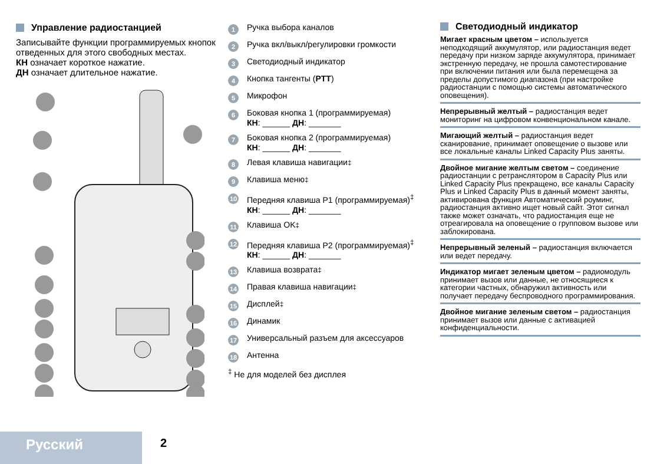Управление радиостанцией
Записывайте функции программируемых кнопок отведенных для этого свободных местах.
КН означает короткое нажатие.
ДН означает длительное нажатие.
1 Ручка выбора каналов
2 Ручка вкл/выкл/регулировки громкости
3 Светодиодный индикатор
4 Кнопка тангенты (PTT)
5 Микрофон
6
Боковая кнопка 1 (программируемая)
КН: ______ ДН: _______
7
Боковая кнопка 2 (программируемая)
КН: ______ ДН: _______
8 Левая клавиша навигации<sup>‡</sup>
9 Клавиша меню<sup>‡</sup>
10
Передняя клавиша P1 (программируемая)<sup>‡</sup>
КН: ______ ДН: _______
11 Клавиша OK<sup>‡</sup>
12
Передняя клавиша P2 (программируемая)<sup>‡</sup>
КН: ______ ДН: _______
13 Клавиша возврата<sup>‡</sup>
14 Правая клавиша навигации<sup>‡</sup>
15 Дисплей<sup>‡</sup>
16 Динамик
17 Универсальный разъем для аксессуаров
18 Антенна
<sup>‡</sup> Не для моделей без дисплея
Светодиодный индикатор
Мигает красным цветом – используется неподходящий аккумулятор, или радиостанция ведет передачу при низком заряде аккумулятора, принимает экстренную передачу, не прошла самотестирование при включении питания или была перемещена за пределы допустимого диапазона (при настройке радиостанции с помощью системы автоматического оповещения).
Непрерывный желтый – радиостанция ведет мониторинг на цифровом конвенциональном канале.
Мигающий желтый – радиостанция ведет сканирование, принимает оповещение о вызове или все локальные каналы Linked Capacity Plus заняты.
Двойное мигание желтым светом – соединение радиостанции с ретранслятором в Capacity Plus или Linked Capacity Plus прекращено, все каналы Capacity Plus и Linked Capacity Plus в данный момент заняты, активирована функция Автоматический роуминг, радиостанция активно ищет новый сайт. Этот сигнал также может означать, что радиостанция еще не отреагировала на оповещение о групповом вызове или заблокирована.
Непрерывный зеленый – радиостанция включается или ведет передачу.
Индикатор мигает зеленым цветом – радиомодуль принимает вызов или данные, не относящиеся к категории частных, обнаружил активность или получает передачу беспроводного программирования.
Двойное мигание зеленым светом – радиостанция принимает вызов или данные с активацией конфиденциальности.
Русский 2